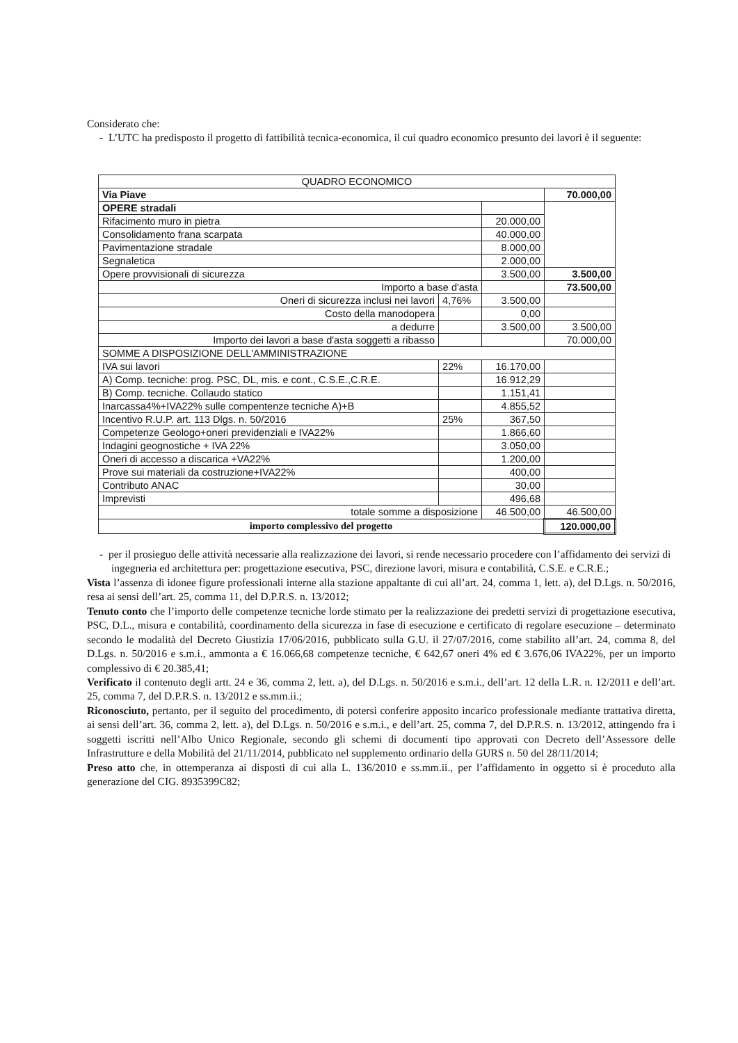Considerato che:
- L’UTC ha predisposto il progetto di fattibilità tecnica-economica, il cui quadro economico presunto dei lavori è il seguente:
| QUADRO ECONOMICO | | | |
| Via Piave | | | 70.000,00 |
| OPERE stradali | | | |
| Rifacimento muro in pietra | | 20.000,00 | |
| Consolidamento frana scarpata | | 40.000,00 | |
| Pavimentazione stradale | | 8.000,00 | |
| Segnaletica | | 2.000,00 | |
| Opere provvisionali di sicurezza | | 3.500,00 | 3.500,00 |
| Importo a base d'asta | | | 73.500,00 |
| Oneri di sicurezza inclusi nei lavori | 4,76% | 3.500,00 | |
| Costo della manodopera | | 0,00 | |
| a dedurre | | 3.500,00 | 3.500,00 |
| Importo dei lavori a base d'asta soggetti a ribasso | | | 70.000,00 |
| SOMME A DISPOSIZIONE DELL'AMMINISTRAZIONE | | | |
| IVA sui lavori | 22% | 16.170,00 | |
| A) Comp. tecniche: prog. PSC, DL, mis. e cont., C.S.E.,C.R.E. | | 16.912,29 | |
| B) Comp. tecniche. Collaudo statico | | 1.151,41 | |
| Inarcassa4%+IVA22% sulle compentenze tecniche A)+B | | 4.855,52 | |
| Incentivo R.U.P. art. 113 Dlgs. n. 50/2016 | 25% | 367,50 | |
| Competenze Geologo+oneri previdenziali e IVA22% | | 1.866,60 | |
| Indagini geognostiche + IVA 22% | | 3.050,00 | |
| Oneri di accesso a discarica +VA22% | | 1.200,00 | |
| Prove sui materiali da costruzione+IVA22% | | 400,00 | |
| Contributo ANAC | | 30,00 | |
| Imprevisti | | 496,68 | |
| totale somme a disposizione | | 46.500,00 | 46.500,00 |
| importo complessivo del progetto | | | 120.000,00 |
- per il prosieguo delle attività necessarie alla realizzazione dei lavori, si rende necessario procedere con l’affidamento dei servizi di ingegneria ed architettura per: progettazione esecutiva, PSC, direzione lavori, misura e contabilità, C.S.E. e C.R.E.;
Vista l’assenza di idonee figure professionali interne alla stazione appaltante di cui all’art. 24, comma 1, lett. a), del D.Lgs. n. 50/2016, resa ai sensi dell’art. 25, comma 11, del D.P.R.S. n. 13/2012;
Tenuto conto che l’importo delle competenze tecniche lorde stimato per la realizzazione dei predetti servizi di progettazione esecutiva, PSC, D.L., misura e contabilità, coordinamento della sicurezza in fase di esecuzione e certificato di regolare esecuzione – determinato secondo le modalità del Decreto Giustizia 17/06/2016, pubblicato sulla G.U. il 27/07/2016, come stabilito all’art. 24, comma 8, del D.Lgs. n. 50/2016 e s.m.i., ammonta a € 16.066,68 competenze tecniche, € 642,67 oneri 4% ed € 3.676,06 IVA22%, per un importo complessivo di € 20.385,41;
Verificato il contenuto degli artt. 24 e 36, comma 2, lett. a), del D.Lgs. n. 50/2016 e s.m.i., dell’art. 12 della L.R. n. 12/2011 e dell’art. 25, comma 7, del D.P.R.S. n. 13/2012 e ss.mm.ii.;
Riconosciuto, pertanto, per il seguito del procedimento, di potersi conferire apposito incarico professionale mediante trattativa diretta, ai sensi dell’art. 36, comma 2, lett. a), del D.Lgs. n. 50/2016 e s.m.i., e dell’art. 25, comma 7, del D.P.R.S. n. 13/2012, attingendo fra i soggetti iscritti nell’Albo Unico Regionale, secondo gli schemi di documenti tipo approvati con Decreto dell’Assessore delle Infrastrutture e della Mobilità del 21/11/2014, pubblicato nel supplemento ordinario della GURS n. 50 del 28/11/2014;
Preso atto che, in ottemperanza ai disposti di cui alla L. 136/2010 e ss.mm.ii., per l’affidamento in oggetto si è proceduto alla generazione del CIG. 8935399C82;